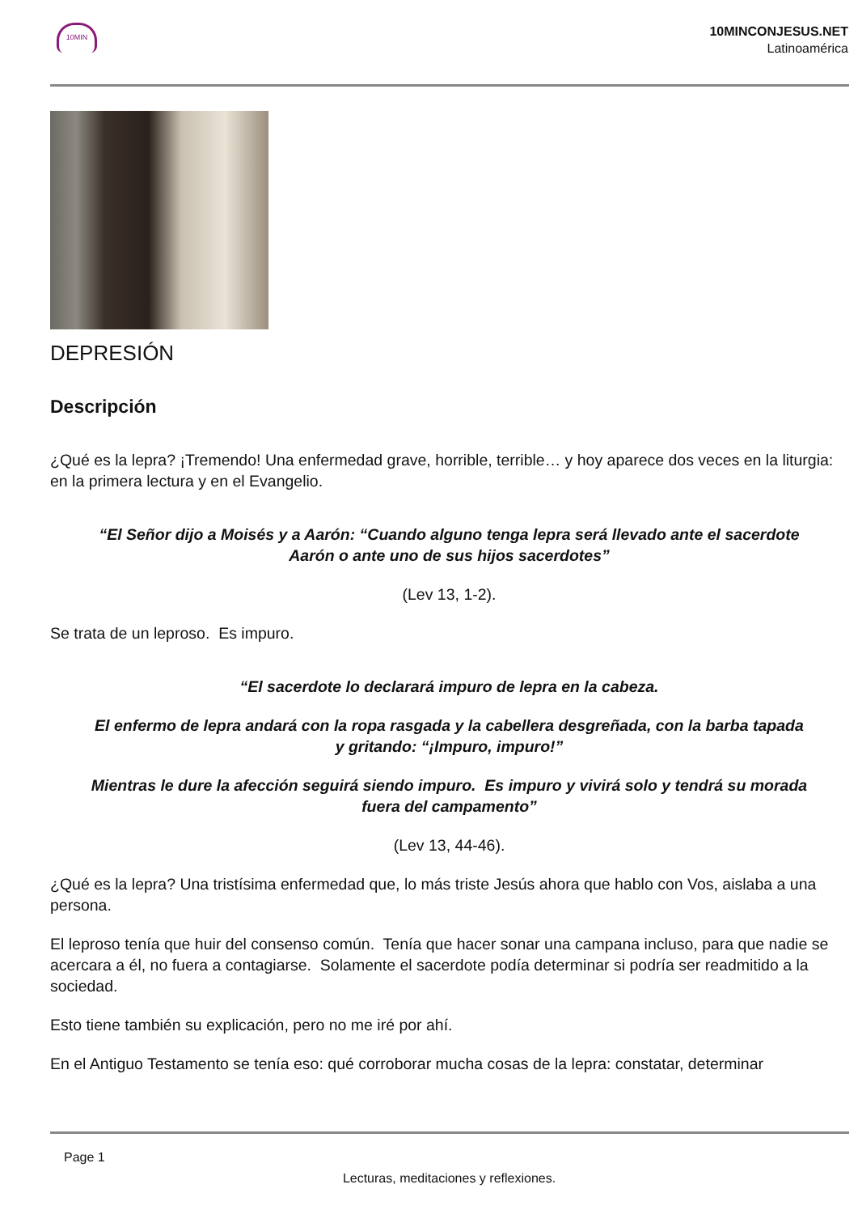10MIN
10MINCONJESUS.NET
Latinoamérica
DEPRESIÓN
Descripción
¿Qué es la lepra? ¡Tremendo! Una enfermedad grave, horrible, terrible… y hoy aparece dos veces en la liturgia: en la primera lectura y en el Evangelio.
“El Señor dijo a Moisés y a Aarón: “Cuando alguno tenga lepra será llevado ante el sacerdote Aarón o ante uno de sus hijos sacerdotes”
(Lev 13, 1-2).
Se trata de un leproso. Es impuro.
“El sacerdote lo declarará impuro de lepra en la cabeza.
El enfermo de lepra andará con la ropa rasgada y la cabellera desgreñada, con la barba tapada y gritando: “¡Impuro, impuro!”
Mientras le dure la afección seguirá siendo impuro. Es impuro y vivirá solo y tendrá su morada fuera del campamento”
(Lev 13, 44-46).
¿Qué es la lepra? Una tristísima enfermedad que, lo más triste Jesús ahora que hablo con Vos, aislaba a una persona.
El leproso tenía que huir del consenso común. Tenía que hacer sonar una campana incluso, para que nadie se acercara a él, no fuera a contagiarse. Solamente el sacerdote podía determinar si podría ser readmitido a la sociedad.
Esto tiene también su explicación, pero no me iré por ahí.
En el Antiguo Testamento se tenía eso: qué corroborar mucha cosas de la lepra: constatar, determinar
Page 1
Lecturas, meditaciones y reflexiones.